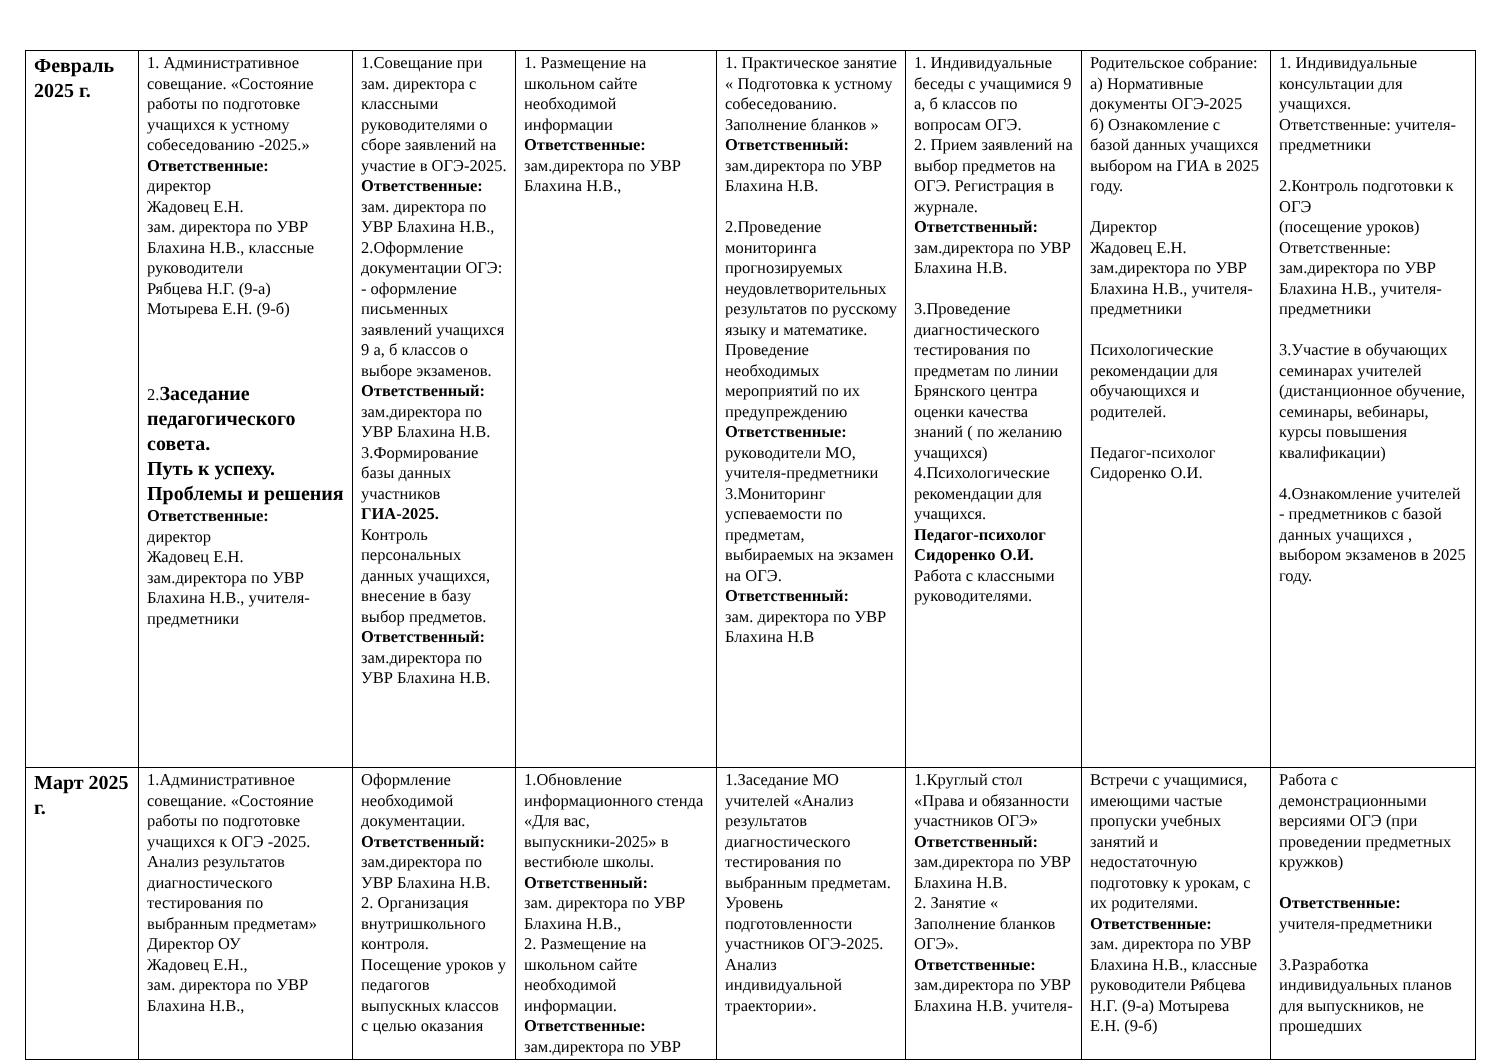| Февраль 2025 г. | 1. Административное совещание. «Состояние работы по подготовке учащихся к устному собеседованию -2025.» Ответственные: директор Жадовец Е.Н. зам. директора по УВР Блахина Н.В., классные руководители Рябцева Н.Г. (9-а) Мотырева Е.Н. (9-б) 2. Заседание педагогического совета. Путь к успеху. Проблемы и решения Ответственные: директор Жадовец Е.Н. зам.директора по УВР Блахина Н.В., учителя-предметники | 1.Совещание при зам. директора с классными руководителями о сборе заявлений на участие в ОГЭ-2025. Ответственные: зам. директора по УВР Блахина Н.В., 2.Оформление документации ОГЭ: - оформление письменных заявлений учащихся 9 а, б классов о выборе экзаменов. Ответственный: зам.директора по УВР Блахина Н.В. 3.Формирование базы данных участников ГИА-2025. Контроль персональных данных учащихся, внесение в базу выбор предметов. Ответственный: зам.директора по УВР Блахина Н.В. | 1. Размещение на школьном сайте необходимой информации Ответственные: зам.директора по УВР Блахина Н.В., | 1. Практическое занятие « Подготовка к устному собеседованию. Заполнение бланков » Ответственный: зам.директора по УВР Блахина Н.В. 2.Проведение мониторинга прогнозируемых неудовлетворительных результатов по русскому языку и математике. Проведение необходимых мероприятий по их предупреждению Ответственные: руководители МО, учителя-предметники 3.Мониторинг успеваемости по предметам, выбираемых на экзамен на ОГЭ. Ответственный: зам. директора по УВР Блахина Н.В | 1. Индивидуальные беседы с учащимися 9 а, б классов по вопросам ОГЭ. 2. Прием заявлений на выбор предметов на ОГЭ. Регистрация в журнале. Ответственный: зам.директора по УВР Блахина Н.В. 3.Проведение диагностического тестирования по предметам по линии Брянского центра оценки качества знаний ( по желанию учащихся) 4.Психологические рекомендации для учащихся. Педагог-психолог Сидоренко О.И. Работа с классными руководителями. | Родительское собрание: а) Нормативные документы ОГЭ-2025 б) Ознакомление с базой данных учащихся выбором на ГИА в 2025 году. Директор Жадовец Е.Н. зам.директора по УВР Блахина Н.В., учителя-предметники Психологические рекомендации для обучающихся и родителей. Педагог-психолог Сидоренко О.И. | 1. Индивидуальные консультации для учащихся. Ответственные: учителя-предметники 2.Контроль подготовки к ОГЭ (посещение уроков) Ответственные: зам.директора по УВР Блахина Н.В., учителя-предметники 3.Участие в обучающих семинарах учителей (дистанционное обучение, семинары, вебинары, курсы повышения квалификации) 4.Ознакомление учителей - предметников с базой данных учащихся , выбором экзаменов в 2025 году. |
| Март 2025 г. | 1.Административное совещание. «Состояние работы по подготовке учащихся к ОГЭ -2025. Анализ результатов диагностического тестирования по выбранным предметам» Директор ОУ Жадовец Е.Н., зам. директора по УВР Блахина Н.В., | Оформление необходимой документации. Ответственный: зам.директора по УВР Блахина Н.В. 2. Организация внутришкольного контроля. Посещение уроков у педагогов выпускных классов с целью оказания | 1.Обновление информационного стенда «Для вас, выпускники-2025» в вестибюле школы. Ответственный: зам. директора по УВР Блахина Н.В., 2. Размещение на школьном сайте необходимой информации. Ответственные: зам.директора по УВР | 1.Заседание МО учителей «Анализ результатов диагностического тестирования по выбранным предметам. Уровень подготовленности участников ОГЭ-2025. Анализ индивидуальной траектории». | 1.Круглый стол «Права и обязанности участников ОГЭ» Ответственный: зам.директора по УВР Блахина Н.В. 2. Занятие « Заполнение бланков ОГЭ». Ответственные: зам.директора по УВР Блахина Н.В. учителя- | Встречи с учащимися, имеющими частые пропуски учебных занятий и недостаточную подготовку к урокам, с их родителями. Ответственные: зам. директора по УВР Блахина Н.В., классные руководители Рябцева Н.Г. (9-а) Мотырева Е.Н. (9-б) | Работа с демонстрационными версиями ОГЭ (при проведении предметных кружков) Ответственные: учителя-предметники 3.Разработка индивидуальных планов для выпускников, не прошедших |